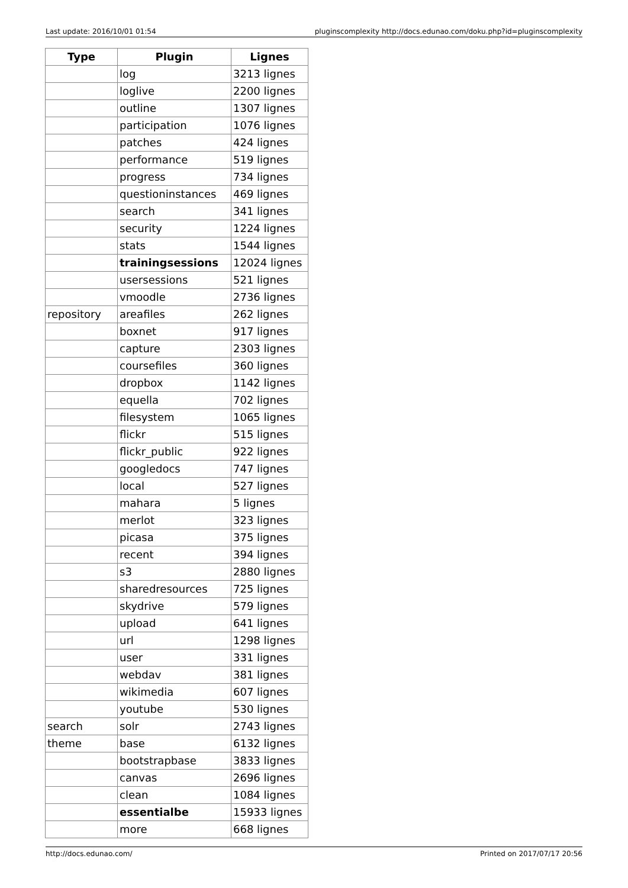Last update: 2016/10/01 01:54 pluginscomplexity http://docs.edunao.com/doku.php?id=pluginscomplexity
| Type | Plugin | Lignes |
| --- | --- | --- |
| | log | 3213 lignes |
| | loglive | 2200 lignes |
| | outline | 1307 lignes |
| | participation | 1076 lignes |
| | patches | 424 lignes |
| | performance | 519 lignes |
| | progress | 734 lignes |
| | questioninstances | 469 lignes |
| | search | 341 lignes |
| | security | 1224 lignes |
| | stats | 1544 lignes |
| | trainingsessions | 12024 lignes |
| | usersessions | 521 lignes |
| | vmoodle | 2736 lignes |
| repository | areafiles | 262 lignes |
| | boxnet | 917 lignes |
| | capture | 2303 lignes |
| | coursefiles | 360 lignes |
| | dropbox | 1142 lignes |
| | equella | 702 lignes |
| | filesystem | 1065 lignes |
| | flickr | 515 lignes |
| | flickr_public | 922 lignes |
| | googledocs | 747 lignes |
| | local | 527 lignes |
| | mahara | 5 lignes |
| | merlot | 323 lignes |
| | picasa | 375 lignes |
| | recent | 394 lignes |
| | s3 | 2880 lignes |
| | sharedresources | 725 lignes |
| | skydrive | 579 lignes |
| | upload | 641 lignes |
| | url | 1298 lignes |
| | user | 331 lignes |
| | webdav | 381 lignes |
| | wikimedia | 607 lignes |
| | youtube | 530 lignes |
| search | solr | 2743 lignes |
| theme | base | 6132 lignes |
| | bootstrapbase | 3833 lignes |
| | canvas | 2696 lignes |
| | clean | 1084 lignes |
| | essentialbe | 15933 lignes |
| | more | 668 lignes |
http://docs.edunao.com/ Printed on 2017/07/17 20:56